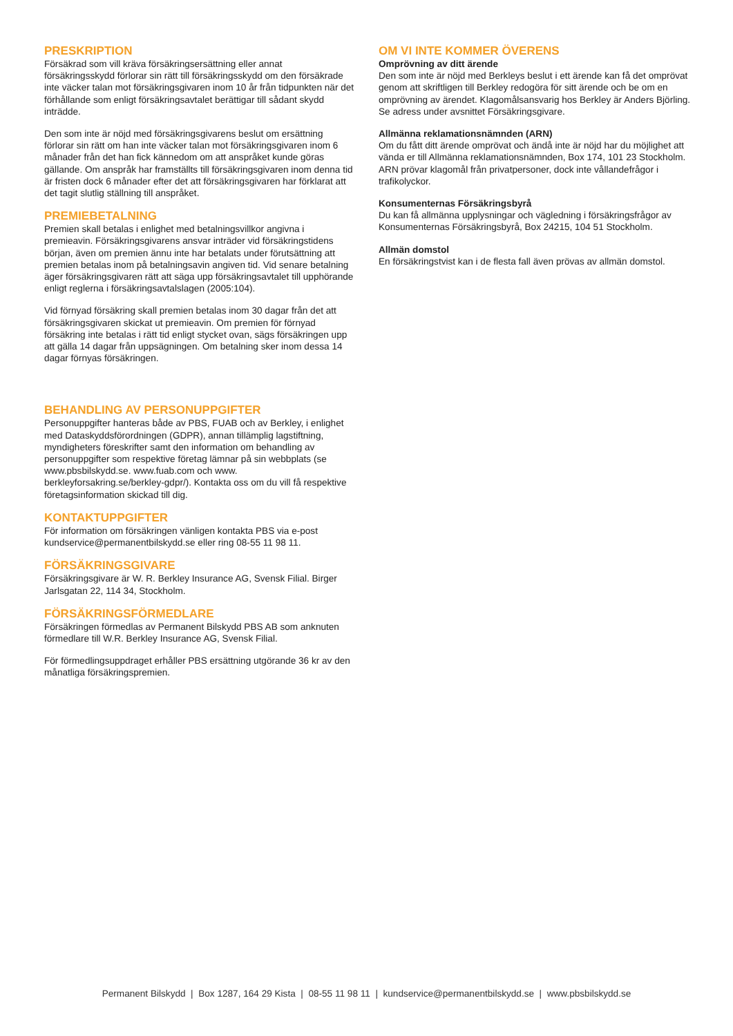PRESKRIPTION
Försäkrad som vill kräva försäkringsersättning eller annat försäkringsskydd förlorar sin rätt till försäkringsskydd om den försäkrade inte väcker talan mot försäkringsgivaren inom 10 år från tidpunkten när det förhållande som enligt försäkringsavtalet berättigar till sådant skydd inträdde.
Den som inte är nöjd med försäkringsgivarens beslut om ersättning förlorar sin rätt om han inte väcker talan mot försäkringsgivaren inom 6 månader från det han fick kännedom om att anspråket kunde göras gällande. Om anspråk har framställts till försäkringsgivaren inom denna tid är fristen dock 6 månader efter det att försäkringsgivaren har förklarat att det tagit slutlig ställning till anspråket.
PREMIEBETALNING
Premien skall betalas i enlighet med betalningsvillkor angivna i premieavin. Försäkringsgivarens ansvar inträder vid försäkringstidens början, även om premien ännu inte har betalats under förutsättning att premien betalas inom på betalningsavin angiven tid. Vid senare betalning äger försäkringsgivaren rätt att säga upp försäkringsavtalet till upphörande enligt reglerna i försäkringsavtalslagen (2005:104).
Vid förnyad försäkring skall premien betalas inom 30 dagar från det att försäkringsgivaren skickat ut premieavin. Om premien för förnyad försäkring inte betalas i rätt tid enligt stycket ovan, sägs försäkringen upp att gälla 14 dagar från uppsägningen. Om betalning sker inom dessa 14 dagar förnyas försäkringen.
BEHANDLING AV PERSONUPPGIFTER
Personuppgifter hanteras både av PBS, FUAB och av Berkley, i enlighet med Dataskyddsförordningen (GDPR), annan tillämplig lagstiftning, myndigheters föreskrifter samt den information om behandling av personuppgifter som respektive företag lämnar på sin webbplats (se www.pbsbilskydd.se. www.fuab.com och www. berkleyforsakring.se/berkley-gdpr/). Kontakta oss om du vill få respektive företagsinformation skickad till dig.
KONTAKTUPPGIFTER
För information om försäkringen vänligen kontakta PBS via e-post kundservice@permanentbilskydd.se eller ring 08-55 11 98 11.
FÖRSÄKRINGSGIVARE
Försäkringsgivare är W. R. Berkley Insurance AG, Svensk Filial. Birger Jarlsgatan 22, 114 34, Stockholm.
FÖRSÄKRINGSFÖRMEDLARE
Försäkringen förmedlas av Permanent Bilskydd PBS AB som anknuten förmedlare till W.R. Berkley Insurance AG, Svensk Filial.
För förmedlingsuppdraget erhåller PBS ersättning utgörande 36 kr av den månatliga försäkringspremien.
OM VI INTE KOMMER ÖVERENS
Omprövning av ditt ärende
Den som inte är nöjd med Berkleys beslut i ett ärende kan få det omprövat genom att skriftligen till Berkley redogöra för sitt ärende och be om en omprövning av ärendet. Klagomålsansvarig hos Berkley är Anders Björling. Se adress under avsnittet Försäkringsgivare.
Allmänna reklamationsnämnden (ARN)
Om du fått ditt ärende omprövat och ändå inte är nöjd har du möjlighet att vända er till Allmänna reklamationsnämnden, Box 174, 101 23 Stockholm. ARN prövar klagomål från privatpersoner, dock inte vållandefrågor i trafikolyckor.
Konsumenternas Försäkringsbyrå
Du kan få allmänna upplysningar och vägledning i försäkringsfrågor av Konsumenternas Försäkringsbyrå, Box 24215, 104 51 Stockholm.
Allmän domstol
En försäkringstvist kan i de flesta fall även prövas av allmän domstol.
Permanent Bilskydd | Box 1287, 164 29 Kista | 08-55 11 98 11 | kundservice@permanentbilskydd.se | www.pbsbilskydd.se